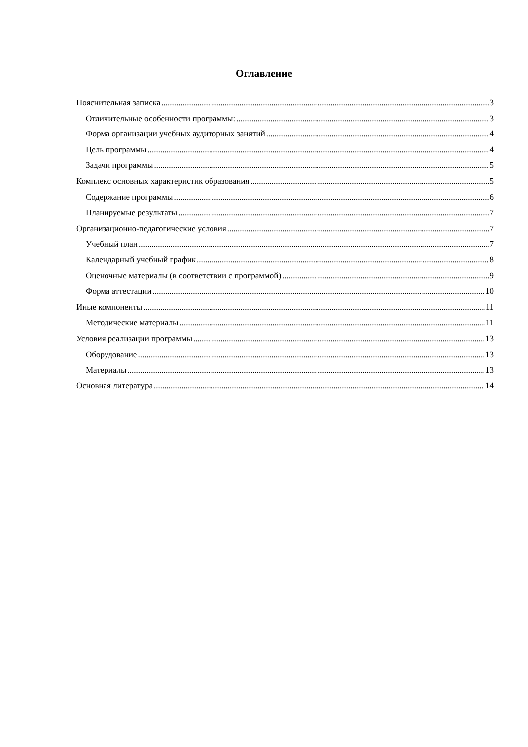Оглавление
Пояснительная записка 3
Отличительные особенности программы: 3
Форма организации учебных аудиторных занятий 4
Цель программы 4
Задачи программы 5
Комплекс основных характеристик образования 5
Содержание программы 6
Планируемые результаты 7
Организационно-педагогические условия 7
Учебный план 7
Календарный учебный график 8
Оценочные материалы (в соответствии с программой) 9
Форма аттестации 10
Иные компоненты 11
Методические материалы 11
Условия реализации программы 13
Оборудование 13
Материалы 13
Основная литература 14